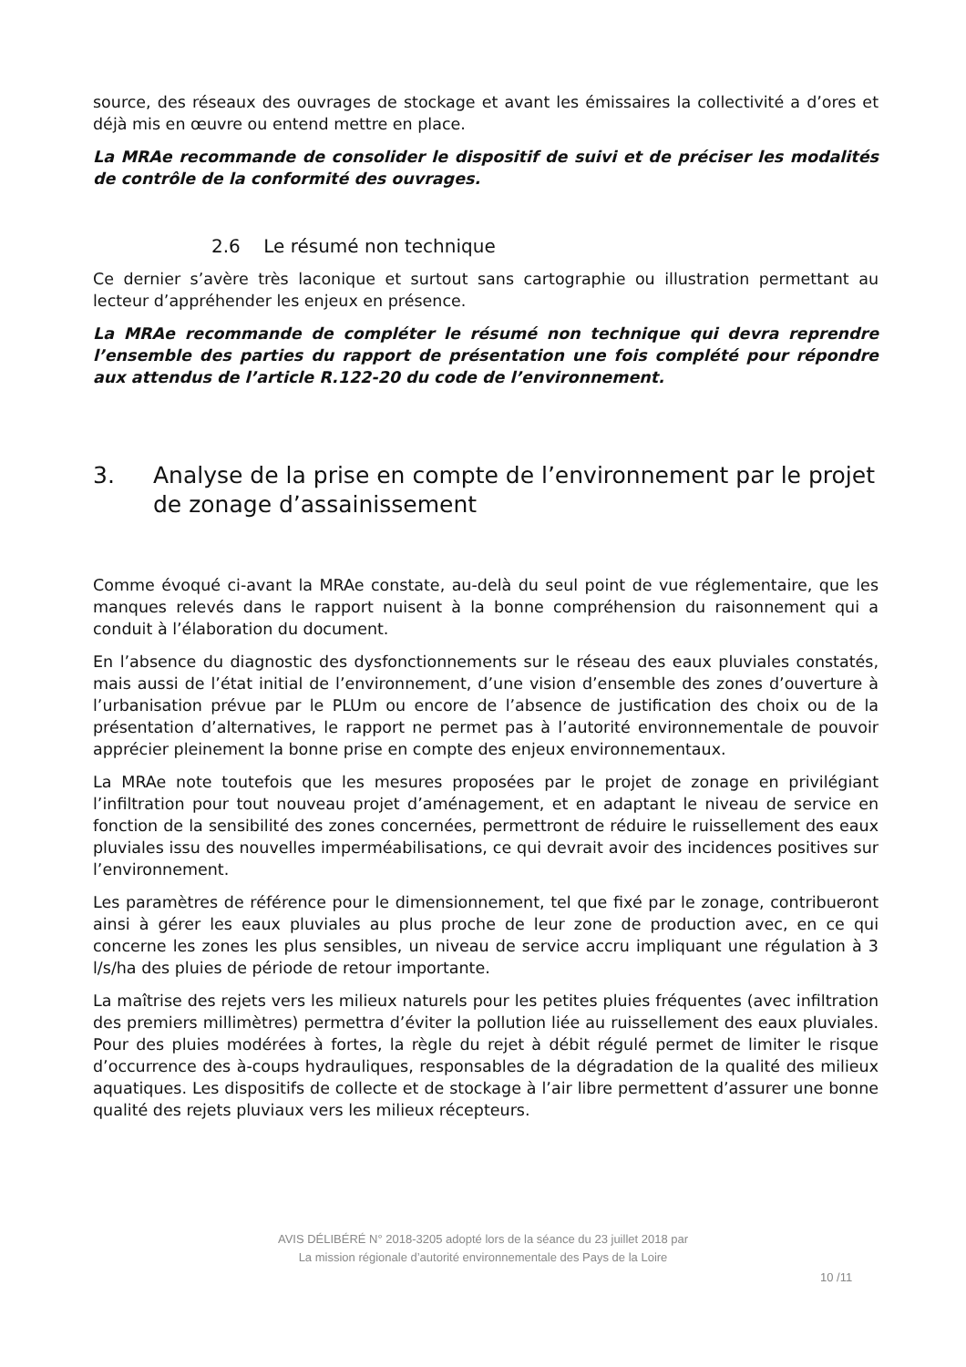source, des réseaux des ouvrages de stockage et avant les émissaires la collectivité a d’ores et déjà mis en œuvre ou entend mettre en place.
La MRAe recommande de consolider le dispositif de suivi et de préciser les modalités de contrôle de la conformité des ouvrages.
2.6 Le résumé non technique
Ce dernier s’avère très laconique et surtout sans cartographie ou illustration permettant au lecteur d’appréhender les enjeux en présence.
La MRAe recommande de compléter le résumé non technique qui devra reprendre l’ensemble des parties du rapport de présentation une fois complété pour répondre aux attendus de l’article R.122-20 du code de l’environnement.
3. Analyse de la prise en compte de l’environnement par le projet de zonage d’assainissement
Comme évoqué ci-avant la MRAe constate, au-delà du seul point de vue réglementaire, que les manques relevés dans le rapport nuisent à la bonne compréhension du raisonnement qui a conduit à l’élaboration du document.
En l’absence du diagnostic des dysfonctionnements sur le réseau des eaux pluviales constatés, mais aussi de l’état initial de l’environnement, d’une vision d’ensemble des zones d’ouverture à l’urbanisation prévue par le PLUm ou encore de l’absence de justification des choix ou de la présentation d’alternatives, le rapport ne permet pas à l’autorité environnementale de pouvoir apprécier pleinement la bonne prise en compte des enjeux environnementaux.
La MRAe note toutefois que les mesures proposées par le projet de zonage en privilégiant l’infiltration pour tout nouveau projet d’aménagement, et en adaptant le niveau de service en fonction de la sensibilité des zones concernées, permettront de réduire le ruissellement des eaux pluviales issu des nouvelles imperméabilisations, ce qui devrait avoir des incidences positives sur l’environnement.
Les paramètres de référence pour le dimensionnement, tel que fixé par le zonage, contribueront ainsi à gérer les eaux pluviales au plus proche de leur zone de production avec, en ce qui concerne les zones les plus sensibles, un niveau de service accru impliquant une régulation à 3 l/s/ha des pluies de période de retour importante.
La maîtrise des rejets vers les milieux naturels pour les petites pluies fréquentes (avec infiltration des premiers millimètres) permettra d’éviter la pollution liée au ruissellement des eaux pluviales. Pour des pluies modérées à fortes, la règle du rejet à débit régulé permet de limiter le risque d’occurrence des à-coups hydrauliques, responsables de la dégradation de la qualité des milieux aquatiques. Les dispositifs de collecte et de stockage à l’air libre permettent d’assurer une bonne qualité des rejets pluviaux vers les milieux récepteurs.
AVIS DÉLIBÉRÉ N° 2018-3205 adopté lors de la séance du 23 juillet 2018 par
La mission régionale d’autorité environnementale des Pays de la Loire
10 /11